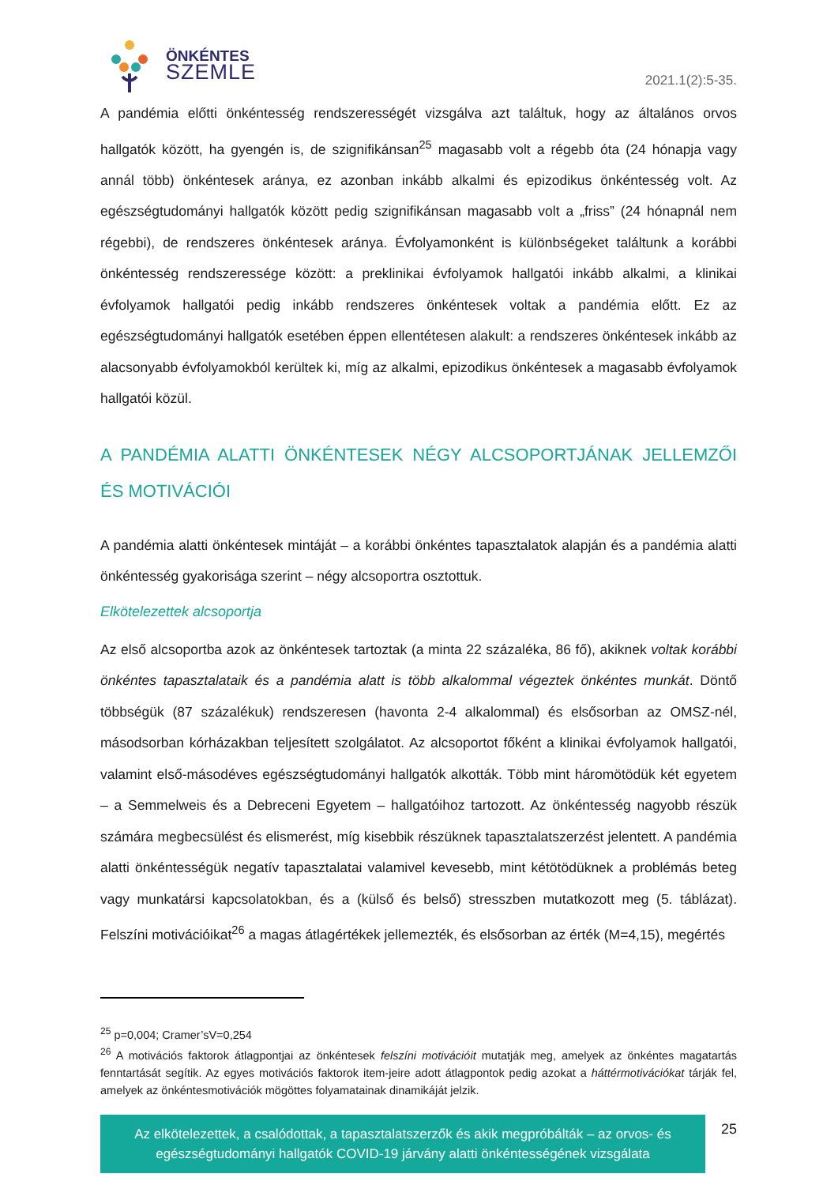ÖNKÉNTES
SZEMLE
2021.1(2):5-35.
A pandémia előtti önkéntesség rendszerességét vizsgálva azt találtuk, hogy az általános orvos hallgatók között, ha gyengén is, de szignifikánsan<sup>25</sup> magasabb volt a régebb óta (24 hónapja vagy annál több) önkéntesek aránya, ez azonban inkább alkalmi és epizodikus önkéntesség volt. Az egészségtudományi hallgatók között pedig szignifikánsan magasabb volt a „friss” (24 hónapnál nem régebbi), de rendszeres önkéntesek aránya. Évfolyamonként is különbségeket találtunk a korábbi önkéntesség rendszeressége között: a preklinikai évfolyamok hallgatói inkább alkalmi, a klinikai évfolyamok hallgatói pedig inkább rendszeres önkéntesek voltak a pandémia előtt. Ez az egészségtudományi hallgatók esetében éppen ellentétesen alakult: a rendszeres önkéntesek inkább az alacsonyabb évfolyamokból kerültek ki, míg az alkalmi, epizodikus önkéntesek a magasabb évfolyamok hallgatói közül.
A PANDÉMIA ALATTI ÖNKÉNTESEK NÉGY ALCSOPORTJÁNAK JELLEMZŐI ÉS MOTIVÁCIÓI
A pandémia alatti önkéntesek mintáját – a korábbi önkéntes tapasztalatok alapján és a pandémia alatti önkéntesség gyakorisága szerint – négy alcsoportra osztottuk.
Elkötelezettek alcsoportja
Az első alcsoportba azok az önkéntesek tartoztak (a minta 22 százaléka, 86 fő), akiknek voltak korábbi önkéntes tapasztalataik és a pandémia alatt is több alkalommal végeztek önkéntes munkát. Döntő többségük (87 százalékuk) rendszeresen (havonta 2-4 alkalommal) és elsősorban az OMSZ-nél, másodsorban kórházakban teljesített szolgálatot. Az alcsoportot főként a klinikai évfolyamok hallgatói, valamint első-másodéves egészségtudományi hallgatók alkották. Több mint háromötödük két egyetem – a Semmelweis és a Debreceni Egyetem – hallgatóihoz tartozott. Az önkéntesség nagyobb részük számára megbecsülést és elismerést, míg kisebbik részüknek tapasztalatszerzést jelentett. A pandémia alatti önkéntességük negatív tapasztalatai valamivel kevesebb, mint kétötödüknek a problémás beteg vagy munkatársi kapcsolatokban, és a (külső és belső) stresszben mutatkozott meg (5. táblázat). Felszíni motivációikat<sup>26</sup> a magas átlagértékek jellemezték, és elsősorban az érték (M=4,15), megértés
<sup>25</sup> p=0,004; Cramer’sV=0,254
<sup>26</sup> A motivációs faktorok átlagpontjai az önkéntesek felszíni motivációit mutatják meg, amelyek az önkéntes magatartás fenntartását segítik. Az egyes motivációs faktorok item-jeire adott átlagpontok pedig azokat a háttérmotivációkat tárják fel, amelyek az önkéntesmotivációk mögöttes folyamatainak dinamikáját jelzik.
Az elkötelezettek, a csalódottak, a tapasztalatszerzők és akik megpróbálták – az orvos- és egészségtudományi hallgatók COVID-19 járvány alatti önkéntességének vizsgálata
25